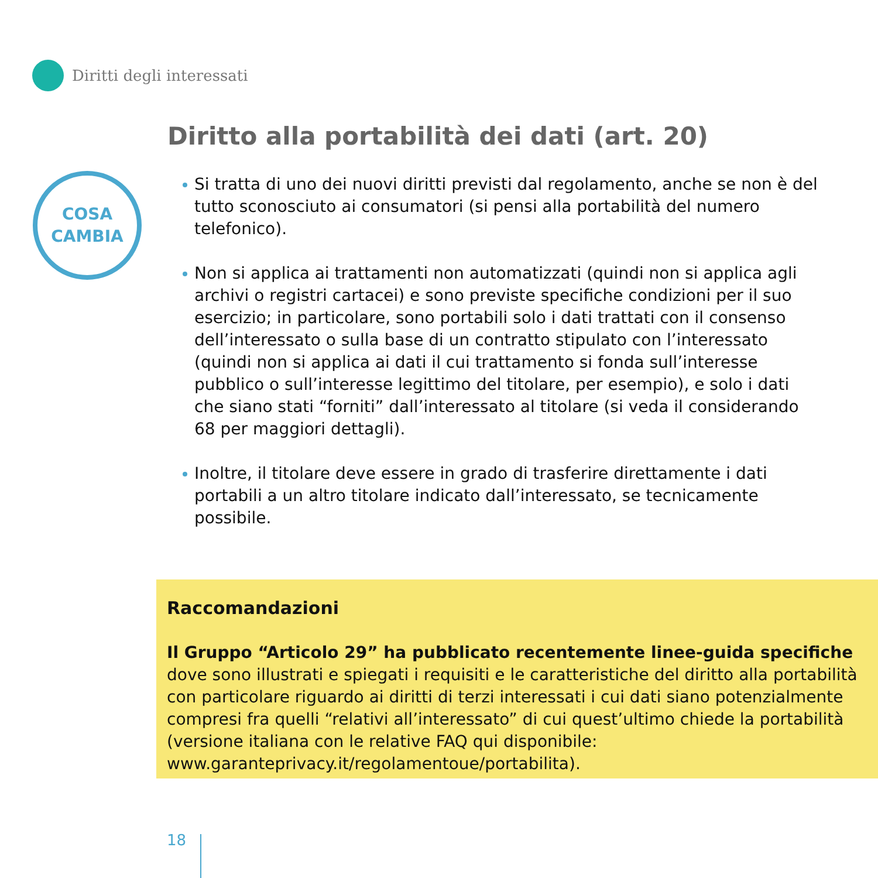Diritti degli interessati
Diritto alla portabilità dei dati (art. 20)
COSA
CAMBIA
Si tratta di uno dei nuovi diritti previsti dal regolamento, anche se non è del tutto sconosciuto ai consumatori (si pensi alla portabilità del numero telefonico).
Non si applica ai trattamenti non automatizzati (quindi non si applica agli archivi o registri cartacei) e sono previste specifiche condizioni per il suo esercizio; in particolare, sono portabili solo i dati trattati con il consenso dell’interessato o sulla base di un contratto stipulato con l’interessato (quindi non si applica ai dati il cui trattamento si fonda sull’interesse pubblico o sull’interesse legittimo del titolare, per esempio), e solo i dati che siano stati “forniti” dall’interessato al titolare (si veda il considerando 68 per maggiori dettagli).
Inoltre, il titolare deve essere in grado di trasferire direttamente i dati portabili a un altro titolare indicato dall’interessato, se tecnicamente possibile.
Raccomandazioni
Il Gruppo “Articolo 29” ha pubblicato recentemente linee-guida specifiche dove sono illustrati e spiegati i requisiti e le caratteristiche del diritto alla portabilità con particolare riguardo ai diritti di terzi interessati i cui dati siano potenzialmente compresi fra quelli “relativi all’interessato” di cui quest’ultimo chiede la portabilità (versione italiana con le relative FAQ qui disponibile: www.garanteprivacy.it/regolamentoue/portabilita).
18